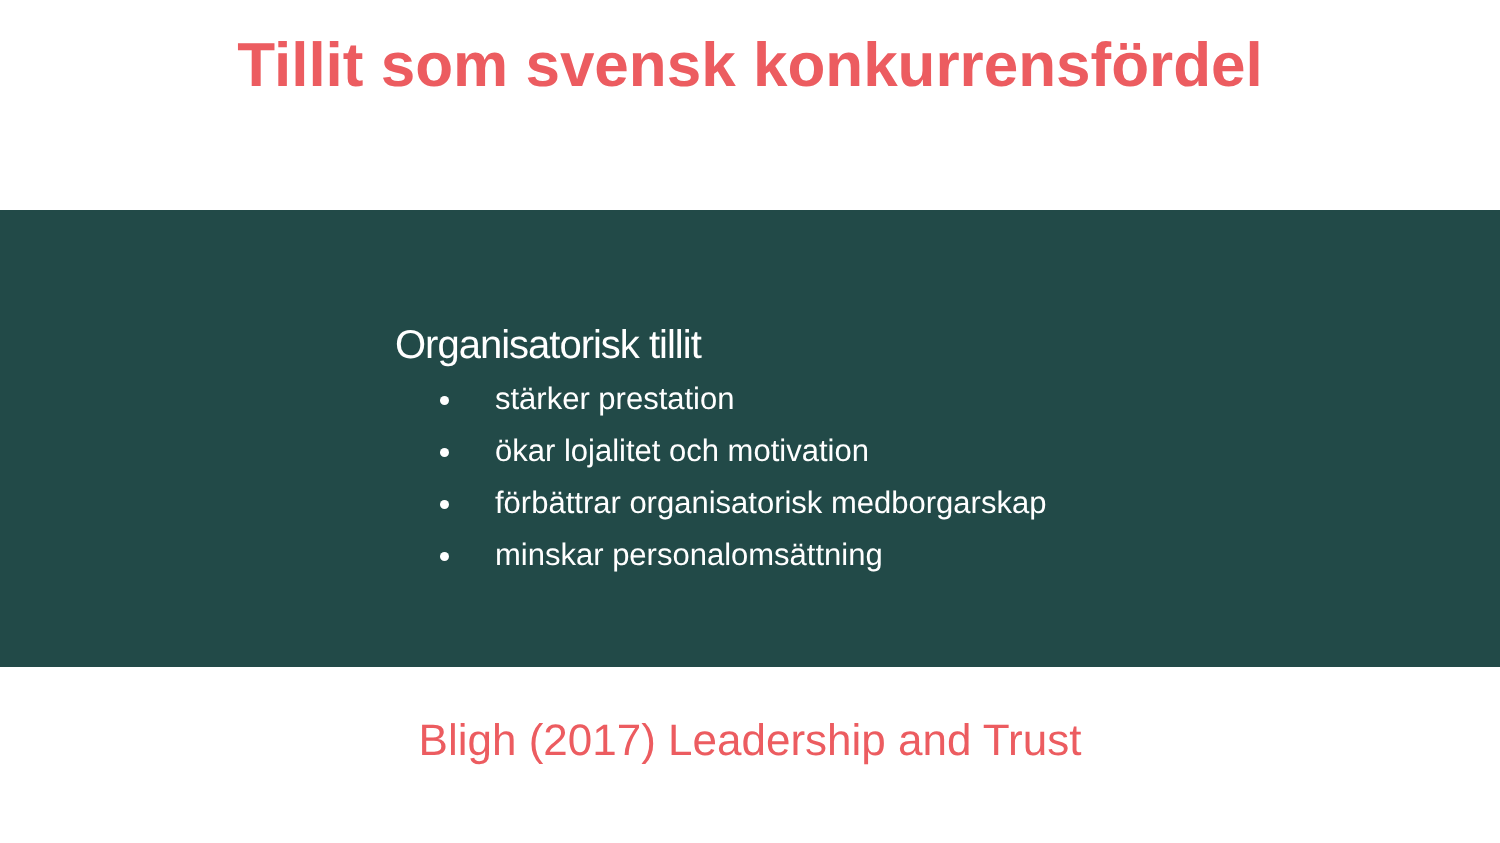Tillit som svensk konkurrensfördel
Organisatorisk tillit
stärker prestation
ökar lojalitet och motivation
förbättrar organisatorisk medborgarskap
minskar personalomsättning
Bligh (2017) Leadership and Trust